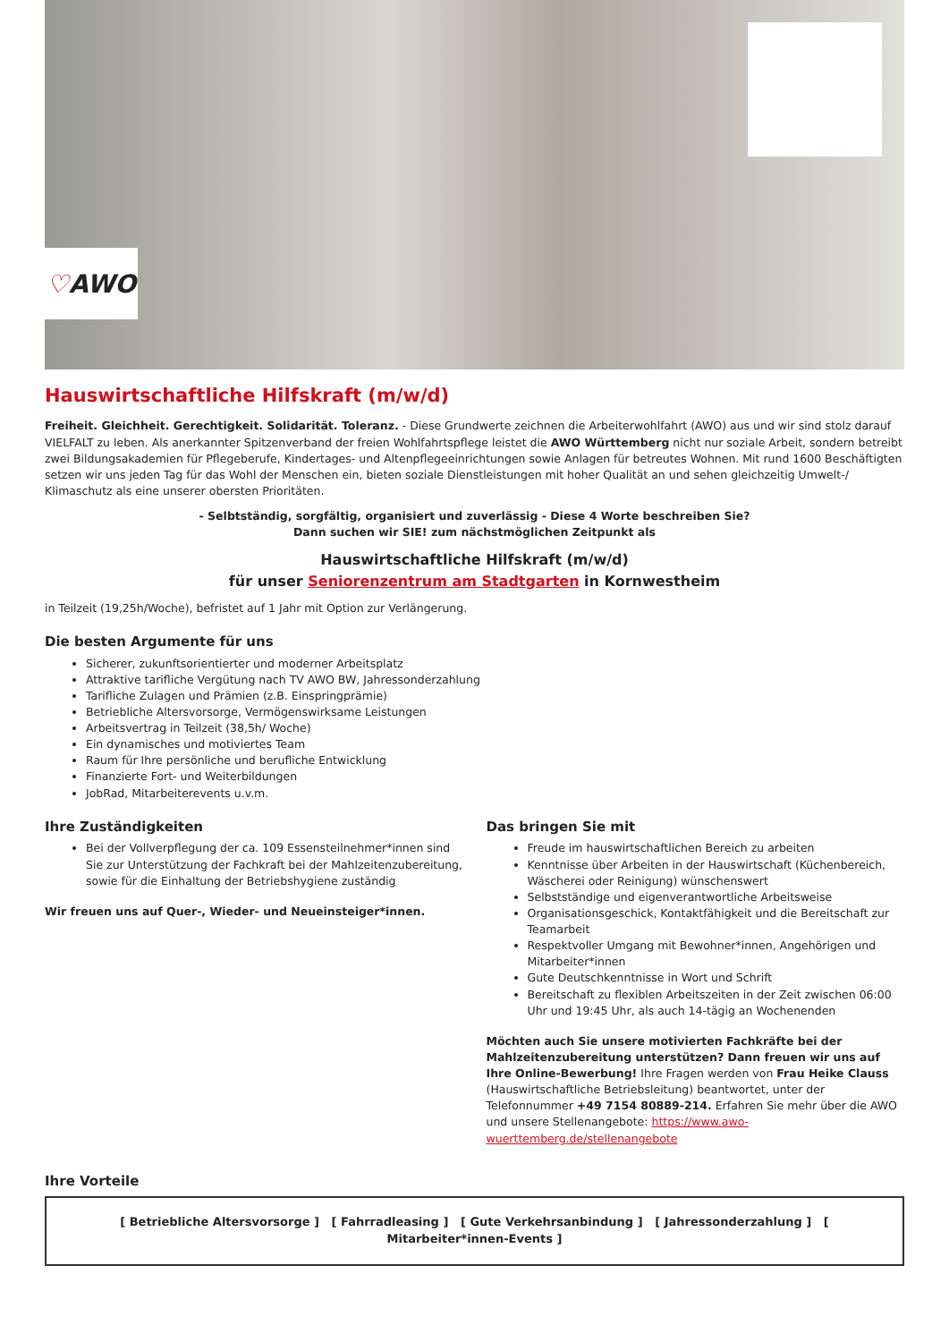♡ AWO
Hauswirtschaftliche Hilfskraft (m/w/d)
Freiheit. Gleichheit. Gerechtigkeit. Solidarität. Toleranz. - Diese Grundwerte zeichnen die Arbeiterwohlfahrt (AWO) aus und wir sind stolz darauf VIELFALT zu leben. Als anerkannter Spitzenverband der freien Wohlfahrtspflege leistet die AWO Württemberg nicht nur soziale Arbeit, sondern betreibt zwei Bildungsakademien für Pflegeberufe, Kindertages- und Altenpflegeeinrichtungen sowie Anlagen für betreutes Wohnen. Mit rund 1600 Beschäftigten setzen wir uns jeden Tag für das Wohl der Menschen ein, bieten soziale Dienstleistungen mit hoher Qualität an und sehen gleichzeitig Umwelt-/ Klimaschutz als eine unserer obersten Prioritäten.
- Selbtständig, sorgfältig, organisiert und zuverlässig - Diese 4 Worte beschreiben Sie?
Dann suchen wir SIE! zum nächstmöglichen Zeitpunkt als
Hauswirtschaftliche Hilfskraft (m/w/d)
für unser Seniorenzentrum am Stadtgarten in Kornwestheim
in Teilzeit (19,25h/Woche), befristet auf 1 Jahr mit Option zur Verlängerung.
Die besten Argumente für uns
Sicherer, zukunftsorientierter und moderner Arbeitsplatz
Attraktive tarifliche Vergütung nach TV AWO BW, Jahressonderzahlung
Tarifliche Zulagen und Prämien (z.B. Einspringprämie)
Betriebliche Altersvorsorge, Vermögenswirksame Leistungen
Arbeitsvertrag in Teilzeit (38,5h/ Woche)
Ein dynamisches und motiviertes Team
Raum für Ihre persönliche und berufliche Entwicklung
Finanzierte Fort- und Weiterbildungen
JobRad, Mitarbeiterevents u.v.m.
Ihre Zuständigkeiten
Bei der Vollverpflegung der ca. 109 Essensteilnehmer*innen sind Sie zur Unterstützung der Fachkraft bei der Mahlzeitenzubereitung, sowie für die Einhaltung der Betriebshygiene zuständig
Wir freuen uns auf Quer-, Wieder- und Neueinsteiger*innen.
Das bringen Sie mit
Freude im hauswirtschaftlichen Bereich zu arbeiten
Kenntnisse über Arbeiten in der Hauswirtschaft (Küchenbereich, Wäscherei oder Reinigung) wünschenswert
Selbstständige und eigenverantwortliche Arbeitsweise
Organisationsgeschick, Kontaktfähigkeit und die Bereitschaft zur Teamarbeit
Respektvoller Umgang mit Bewohner*innen, Angehörigen und Mitarbeiter*innen
Gute Deutschkenntnisse in Wort und Schrift
Bereitschaft zu flexiblen Arbeitszeiten in der Zeit zwischen 06:00 Uhr und 19:45 Uhr, als auch 14-tägig an Wochenenden
Möchten auch Sie unsere motivierten Fachkräfte bei der Mahlzeitenzubereitung unterstützen? Dann freuen wir uns auf Ihre Online-Bewerbung! Ihre Fragen werden von Frau Heike Clauss (Hauswirtschaftliche Betriebsleitung) beantwortet, unter der Telefonnummer +49 7154 80889-214. Erfahren Sie mehr über die AWO und unsere Stellenangebote: https://www.awo-wuerttemberg.de/stellenangebote
Ihre Vorteile
[ Betriebliche Altersvorsorge ] [ Fahrradleasing ] [ Gute Verkehrsanbindung ] [ Jahressonderzahlung ] [ Mitarbeiter*innen-Events ]